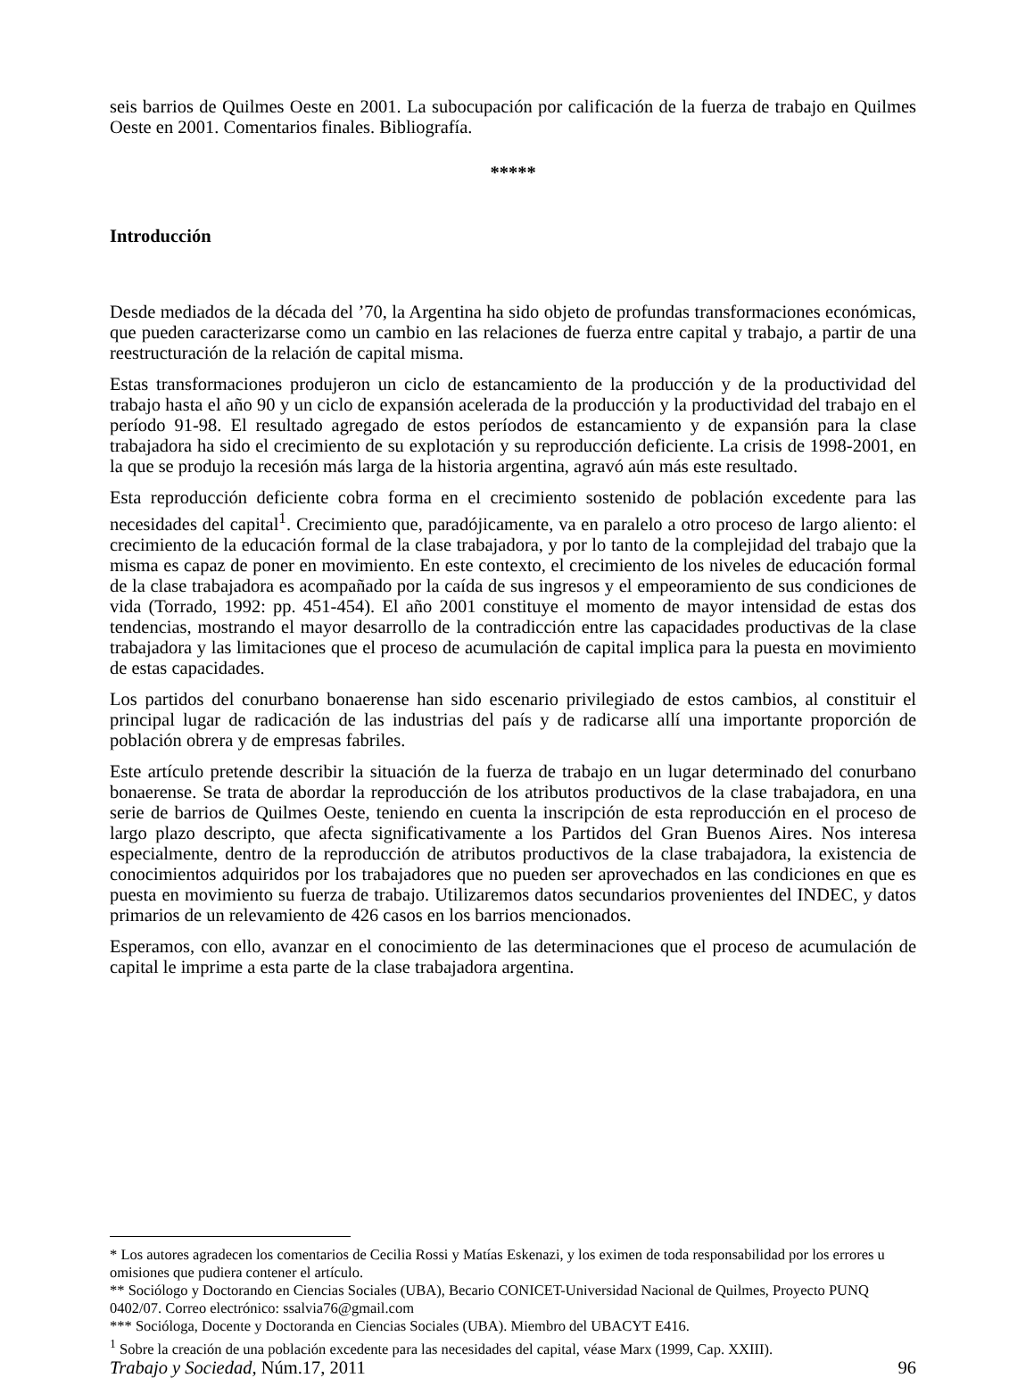seis barrios de Quilmes Oeste en 2001. La subocupación por calificación de la fuerza de trabajo en Quilmes Oeste en 2001. Comentarios finales. Bibliografía.
*****
Introducción
Desde mediados de la década del ’70, la Argentina ha sido objeto de profundas transformaciones económicas, que pueden caracterizarse como un cambio en las relaciones de fuerza entre capital y trabajo, a partir de una reestructuración de la relación de capital misma.
Estas transformaciones produjeron un ciclo de estancamiento de la producción y de la productividad del trabajo hasta el año 90 y un ciclo de expansión acelerada de la producción y la productividad del trabajo en el período 91-98. El resultado agregado de estos períodos de estancamiento y de expansión para la clase trabajadora ha sido el crecimiento de su explotación y su reproducción deficiente. La crisis de 1998-2001, en la que se produjo la recesión más larga de la historia argentina, agravó aún más este resultado.
Esta reproducción deficiente cobra forma en el crecimiento sostenido de población excedente para las necesidades del capital<sup>1</sup>. Crecimiento que, paradójicamente, va en paralelo a otro proceso de largo aliento: el crecimiento de la educación formal de la clase trabajadora, y por lo tanto de la complejidad del trabajo que la misma es capaz de poner en movimiento. En este contexto, el crecimiento de los niveles de educación formal de la clase trabajadora es acompañado por la caída de sus ingresos y el empeoramiento de sus condiciones de vida (Torrado, 1992: pp. 451-454). El año 2001 constituye el momento de mayor intensidad de estas dos tendencias, mostrando el mayor desarrollo de la contradicción entre las capacidades productivas de la clase trabajadora y las limitaciones que el proceso de acumulación de capital implica para la puesta en movimiento de estas capacidades.
Los partidos del conurbano bonaerense han sido escenario privilegiado de estos cambios, al constituir el principal lugar de radicación de las industrias del país y de radicarse allí una importante proporción de población obrera y de empresas fabriles.
Este artículo pretende describir la situación de la fuerza de trabajo en un lugar determinado del conurbano bonaerense. Se trata de abordar la reproducción de los atributos productivos de la clase trabajadora, en una serie de barrios de Quilmes Oeste, teniendo en cuenta la inscripción de esta reproducción en el proceso de largo plazo descripto, que afecta significativamente a los Partidos del Gran Buenos Aires. Nos interesa especialmente, dentro de la reproducción de atributos productivos de la clase trabajadora, la existencia de conocimientos adquiridos por los trabajadores que no pueden ser aprovechados en las condiciones en que es puesta en movimiento su fuerza de trabajo. Utilizaremos datos secundarios provenientes del INDEC, y datos primarios de un relevamiento de 426 casos en los barrios mencionados.
Esperamos, con ello, avanzar en el conocimiento de las determinaciones que el proceso de acumulación de capital le imprime a esta parte de la clase trabajadora argentina.
* Los autores agradecen los comentarios de Cecilia Rossi y Matías Eskenazi, y los eximen de toda responsabilidad por los errores u omisiones que pudiera contener el artículo.
** Sociólogo y Doctorando en Ciencias Sociales (UBA), Becario CONICET-Universidad Nacional de Quilmes, Proyecto PUNQ 0402/07. Correo electrónico: ssalvia76@gmail.com
*** Socióloga, Docente y Doctoranda en Ciencias Sociales (UBA). Miembro del UBACYT E416.
<sup>1</sup> Sobre la creación de una población excedente para las necesidades del capital, véase Marx (1999, Cap. XXIII).
Trabajo y Sociedad, Núm.17, 2011 96